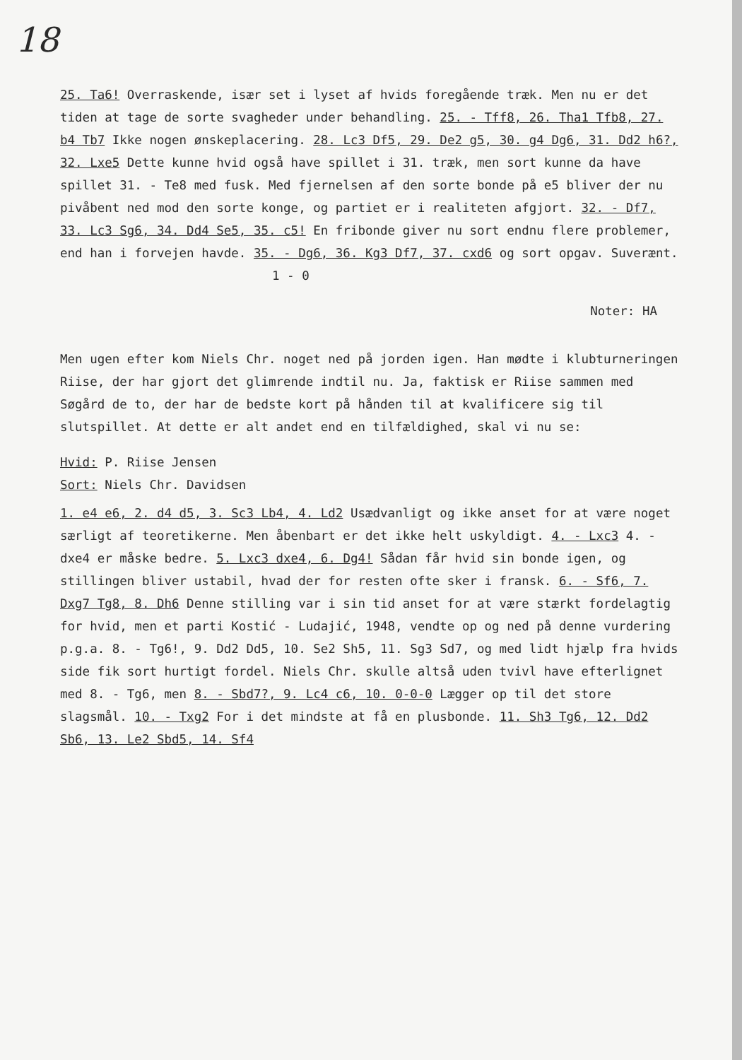18
25. Ta6! Overraskende, især set i lyset af hvids foregående træk. Men nu er det tiden at tage de sorte svagheder under behandling. 25. - Tff8, 26. Tha1 Tfb8, 27. b4 Tb7 Ikke nogen ønskeplacering. 28. Lc3 Df5, 29. De2 g5, 30. g4 Dg6, 31. Dd2 h6?, 32. Lxe5 Dette kunne hvid også have spillet i 31. træk, men sort kunne da have spillet 31. - Te8 med fusk. Med fjernelsen af den sorte bonde på e5 bliver der nu pivåbent ned mod den sorte konge, og partiet er i realiteten afgjort. 32. - Df7, 33. Lc3 Sg6, 34. Dd4 Se5, 35. c5! En fribonde giver nu sort endnu flere problemer, end han i forvejen havde. 35. - Dg6, 36. Kg3 Df7, 37. cxd6 og sort opgav. Suverænt. 1 - 0
Noter: HA
Men ugen efter kom Niels Chr. noget ned på jorden igen. Han mødte i klubturneringen Riise, der har gjort det glimrende indtil nu. Ja, faktisk er Riise sammen med Søgård de to, der har de bedste kort på hånden til at kvalificere sig til slutspillet. At dette er alt andet end en tilfældighed, skal vi nu se:
Hvid: P. Riise Jensen
Sort: Niels Chr. Davidsen
1. e4 e6, 2. d4 d5, 3. Sc3 Lb4, 4. Ld2 Usædvanligt og ikke anset for at være noget særligt af teoretikerne. Men åbenbart er det ikke helt uskyldigt. 4. - Lxc3 4. - dxe4 er måske bedre. 5. Lxc3 dxe4, 6. Dg4! Sådan får hvid sin bonde igen, og stillingen bliver ustabil, hvad der for resten ofte sker i fransk. 6. - Sf6, 7. Dxg7 Tg8, 8. Dh6 Denne stilling var i sin tid anset for at være stærkt fordelagtig for hvid, men et parti Kostić - Ludajić, 1948, vendte op og ned på denne vurdering p.g.a. 8. - Tg6!, 9. Dd2 Dd5, 10. Se2 Sh5, 11. Sg3 Sd7, og med lidt hjælp fra hvids side fik sort hurtigt fordel. Niels Chr. skulle altså uden tvivl have efterlignet med 8. - Tg6, men 8. - Sbd7?, 9. Lc4 c6, 10. 0-0-0 Lægger op til det store slagsmål. 10. - Txg2 For i det mindste at få en plusbonde. 11. Sh3 Tg6, 12. Dd2 Sb6, 13. Le2 Sbd5, 14. Sf4